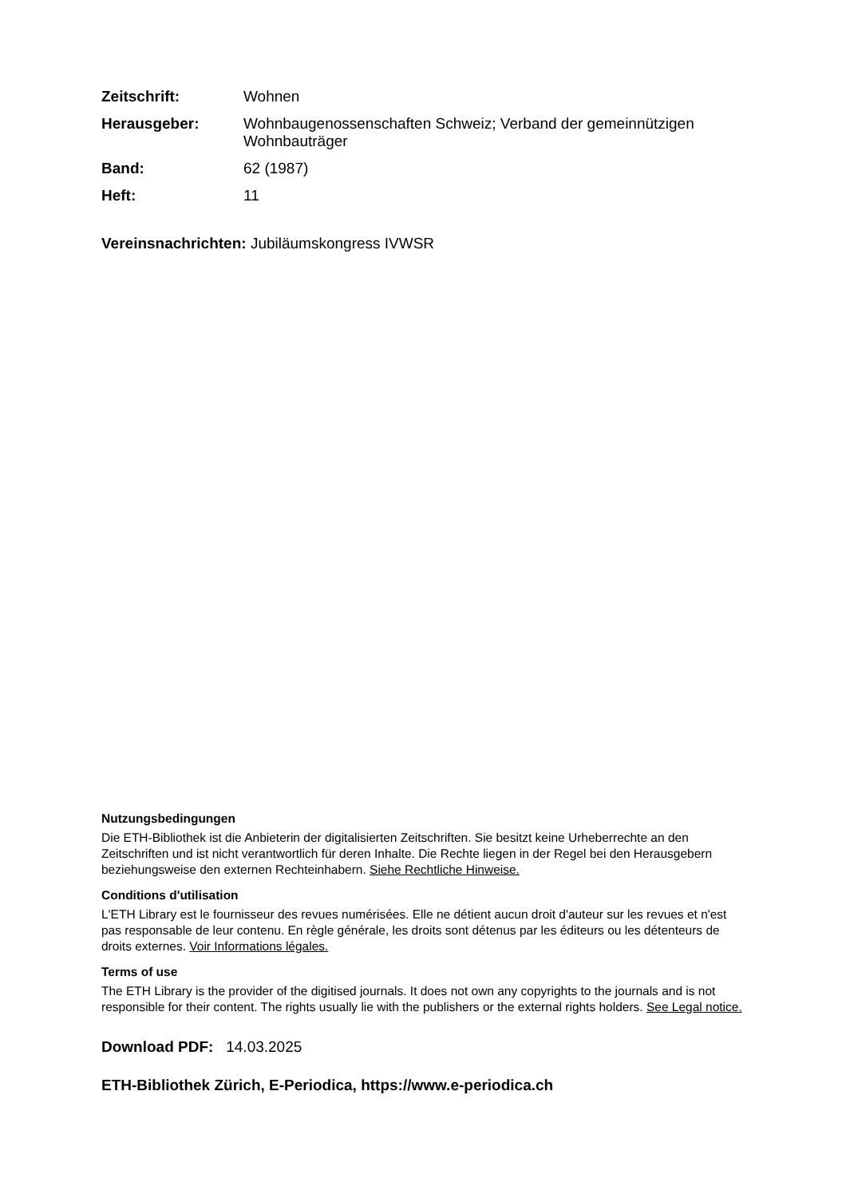Zeitschrift: Wohnen
Herausgeber: Wohnbaugenossenschaften Schweiz; Verband der gemeinnützigen Wohnbauträger
Band: 62 (1987)
Heft: 11
Vereinsnachrichten: Jubiläumskongress IVWSR
Nutzungsbedingungen
Die ETH-Bibliothek ist die Anbieterin der digitalisierten Zeitschriften. Sie besitzt keine Urheberrechte an den Zeitschriften und ist nicht verantwortlich für deren Inhalte. Die Rechte liegen in der Regel bei den Herausgebern beziehungsweise den externen Rechteinhabern. Siehe Rechtliche Hinweise.
Conditions d'utilisation
L'ETH Library est le fournisseur des revues numérisées. Elle ne détient aucun droit d'auteur sur les revues et n'est pas responsable de leur contenu. En règle générale, les droits sont détenus par les éditeurs ou les détenteurs de droits externes. Voir Informations légales.
Terms of use
The ETH Library is the provider of the digitised journals. It does not own any copyrights to the journals and is not responsible for their content. The rights usually lie with the publishers or the external rights holders. See Legal notice.
Download PDF: 14.03.2025
ETH-Bibliothek Zürich, E-Periodica, https://www.e-periodica.ch